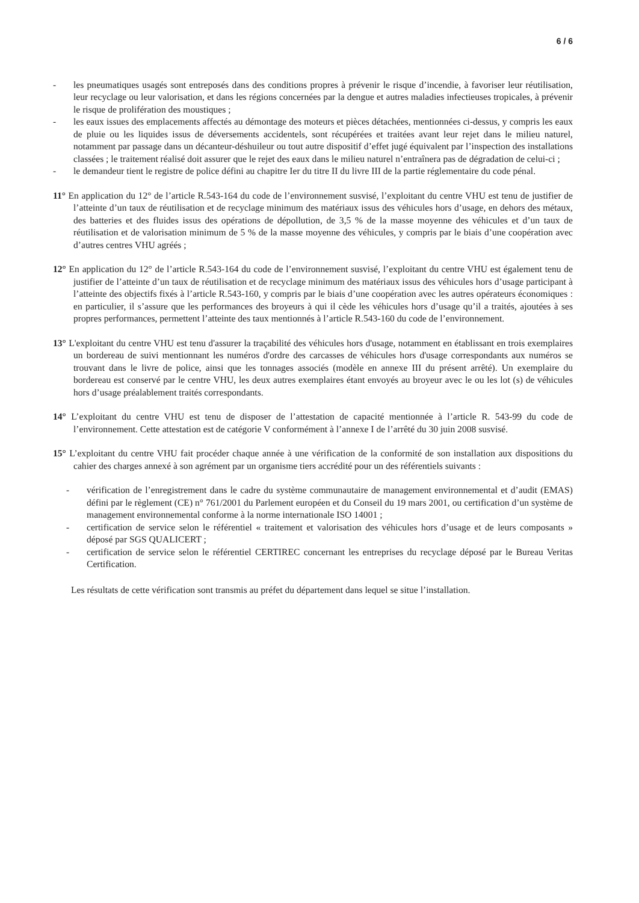6 / 6
- les pneumatiques usagés sont entreposés dans des conditions propres à prévenir le risque d’incendie, à favoriser leur réutilisation, leur recyclage ou leur valorisation, et dans les régions concernées par la dengue et autres maladies infectieuses tropicales, à prévenir le risque de prolifération des moustiques ;
- les eaux issues des emplacements affectés au démontage des moteurs et pièces détachées, mentionnées ci-dessus, y compris les eaux de pluie ou les liquides issus de déversements accidentels, sont récupérées et traitées avant leur rejet dans le milieu naturel, notamment par passage dans un décanteur-déshuileur ou tout autre dispositif d’effet jugé équivalent par l’inspection des installations classées ; le traitement réalisé doit assurer que le rejet des eaux dans le milieu naturel n’entraînera pas de dégradation de celui-ci ;
- le demandeur tient le registre de police défini au chapitre Ier du titre II du livre III de la partie réglementaire du code pénal.
11° En application du 12° de l’article R.543-164 du code de l’environnement susvisé, l’exploitant du centre VHU est tenu de justifier de l’atteinte d’un taux de réutilisation et de recyclage minimum des matériaux issus des véhicules hors d’usage, en dehors des métaux, des batteries et des fluides issus des opérations de dépollution, de 3,5 % de la masse moyenne des véhicules et d’un taux de réutilisation et de valorisation minimum de 5 % de la masse moyenne des véhicules, y compris par le biais d’une coopération avec d’autres centres VHU agréés ;
12° En application du 12° de l’article R.543-164 du code de l’environnement susvisé, l’exploitant du centre VHU est également tenu de justifier de l’atteinte d’un taux de réutilisation et de recyclage minimum des matériaux issus des véhicules hors d’usage participant à l’atteinte des objectifs fixés à l’article R.543-160, y compris par le biais d’une coopération avec les autres opérateurs économiques : en particulier, il s’assure que les performances des broyeurs à qui il cède les véhicules hors d’usage qu’il a traités, ajoutées à ses propres performances, permettent l’atteinte des taux mentionnés à l’article R.543-160 du code de l’environnement.
13° L'exploitant du centre VHU est tenu d'assurer la traçabilité des véhicules hors d'usage, notamment en établissant en trois exemplaires un bordereau de suivi mentionnant les numéros d'ordre des carcasses de véhicules hors d'usage correspondants aux numéros se trouvant dans le livre de police, ainsi que les tonnages associés (modèle en annexe III du présent arrêté). Un exemplaire du bordereau est conservé par le centre VHU, les deux autres exemplaires étant envoyés au broyeur avec le ou les lot (s) de véhicules hors d’usage préalablement traités correspondants.
14° L’exploitant du centre VHU est tenu de disposer de l’attestation de capacité mentionnée à l’article R. 543-99 du code de l’environnement. Cette attestation est de catégorie V conformément à l’annexe I de l’arrêté du 30 juin 2008 susvisé.
15° L’exploitant du centre VHU fait procéder chaque année à une vérification de la conformité de son installation aux dispositions du cahier des charges annexé à son agrément par un organisme tiers accrédité pour un des référentiels suivants :
- vérification de l’enregistrement dans le cadre du système communautaire de management environnemental et d’audit (EMAS) défini par le règlement (CE) n° 761/2001 du Parlement européen et du Conseil du 19 mars 2001, ou certification d’un système de management environnemental conforme à la norme internationale ISO 14001 ;
- certification de service selon le référentiel « traitement et valorisation des véhicules hors d’usage et de leurs composants » déposé par SGS QUALICERT ;
- certification de service selon le référentiel CERTIREC concernant les entreprises du recyclage déposé par le Bureau Veritas Certification.
Les résultats de cette vérification sont transmis au préfet du département dans lequel se situe l’installation.